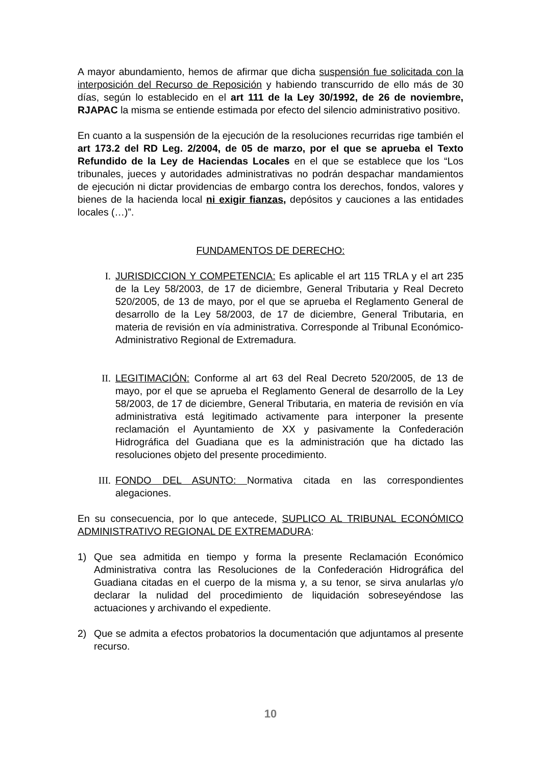A mayor abundamiento, hemos de afirmar que dicha suspensión fue solicitada con la interposición del Recurso de Reposición y habiendo transcurrido de ello más de 30 días, según lo establecido en el art 111 de la Ley 30/1992, de 26 de noviembre, RJAPAC la misma se entiende estimada por efecto del silencio administrativo positivo.
En cuanto a la suspensión de la ejecución de la resoluciones recurridas rige también el art 173.2 del RD Leg. 2/2004, de 05 de marzo, por el que se aprueba el Texto Refundido de la Ley de Haciendas Locales en el que se establece que los “Los tribunales, jueces y autoridades administrativas no podrán despachar mandamientos de ejecución ni dictar providencias de embargo contra los derechos, fondos, valores y bienes de la hacienda local ni exigir fianzas, depósitos y cauciones a las entidades locales (…)”.
FUNDAMENTOS DE DERECHO:
I. JURISDICCION Y COMPETENCIA: Es aplicable el art 115 TRLA y el art 235 de la Ley 58/2003, de 17 de diciembre, General Tributaria y Real Decreto 520/2005, de 13 de mayo, por el que se aprueba el Reglamento General de desarrollo de la Ley 58/2003, de 17 de diciembre, General Tributaria, en materia de revisión en vía administrativa. Corresponde al Tribunal Económico-Administrativo Regional de Extremadura.
II. LEGITIMACIÓN: Conforme al art 63 del Real Decreto 520/2005, de 13 de mayo, por el que se aprueba el Reglamento General de desarrollo de la Ley 58/2003, de 17 de diciembre, General Tributaria, en materia de revisión en vía administrativa está legitimado activamente para interponer la presente reclamación el Ayuntamiento de XX y pasivamente la Confederación Hidrográfica del Guadiana que es la administración que ha dictado las resoluciones objeto del presente procedimiento.
III. FONDO DEL ASUNTO: Normativa citada en las correspondientes alegaciones.
En su consecuencia, por lo que antecede, SUPLICO AL TRIBUNAL ECONÓMICO ADMINISTRATIVO REGIONAL DE EXTREMADURA:
1) Que sea admitida en tiempo y forma la presente Reclamación Económico Administrativa contra las Resoluciones de la Confederación Hidrográfica del Guadiana citadas en el cuerpo de la misma y, a su tenor, se sirva anularlas y/o declarar la nulidad del procedimiento de liquidación sobreseyéndose las actuaciones y archivando el expediente.
2) Que se admita a efectos probatorios la documentación que adjuntamos al presente recurso.
10